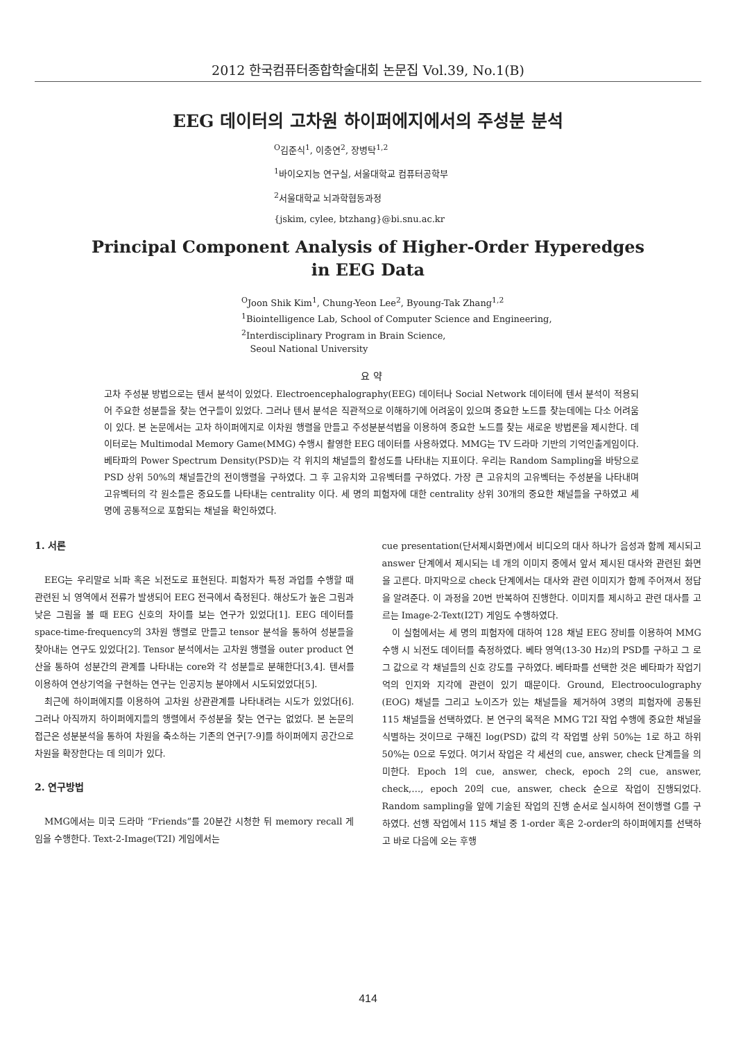2012 한국컴퓨터종합학술대회 논문집 Vol.39, No.1(B)
EEG 데이터의 고차원 하이퍼에지에서의 주성분 분석
<sup>O</sup>김준식<sup>1</sup>, 이충연<sup>2</sup>, 장병탁<sup>1,2</sup>
<sup>1</sup> 바이오지능 연구실, 서울대학교 컴퓨터공학부
<sup>2</sup> 서울대학교 뇌과학협동과정
{jskim, cylee, btzhang}@bi.snu.ac.kr
Principal Component Analysis of Higher-Order Hyperedges
in EEG Data
<sup>O</sup>Joon Shik Kim<sup>1</sup>, Chung-Yeon Lee<sup>2</sup>, Byoung-Tak Zhang<sup>1,2</sup>
<sup>1</sup> Biointelligence Lab, School of Computer Science and Engineering,
<sup>2</sup> Interdisciplinary Program in Brain Science,
Seoul National University
요 약
고차 주성분 방법으로는 텐서 분석이 있었다. Electroencephalography(EEG) 데이터나 Social Network 데이터에 텐서 분석이 적용되어 주요한 성분들을 찾는 연구들이 있었다. 그러나 텐서 분석은 직관적으로 이해하기에 어려움이 있으며 중요한 노드를 찾는데에는 다소 어려움이 있다. 본 논문에서는 고차 하이퍼에지로 이차원 행렬을 만들고 주성분분석법을 이용하여 중요한 노드를 찾는 새로운 방법론을 제시한다. 데이터로는 Multimodal Memory Game(MMG) 수행시 촬영한 EEG 데이터를 사용하였다. MMG는 TV 드라마 기반의 기억인출게임이다. 베타파의 Power Spectrum Density(PSD)는 각 위치의 채널들의 활성도를 나타내는 지표이다. 우리는 Random Sampling을 바탕으로 PSD 상위 50%의 채널들간의 전이행렬을 구하였다. 그 후 고유치와 고유벡터를 구하였다. 가장 큰 고유치의 고유벡터는 주성분을 나타내며 고유벡터의 각 원소들은 중요도를 나타내는 centrality 이다. 세 명의 피험자에 대한 centrality 상위 30개의 중요한 채널들을 구하였고 세 명에 공통적으로 포함되는 채널을 확인하였다.
1. 서론
EEG는 우리말로 뇌파 혹은 뇌전도로 표현된다. 피험자가 특정 과업를 수행할 때 관련된 뇌 영역에서 전류가 발생되어 EEG 전극에서 측정된다. 해상도가 높은 그림과 낮은 그림을 볼 때 EEG 신호의 차이를 보는 연구가 있었다[1]. EEG 데이터를 space-time-frequency의 3차원 행렬로 만들고 tensor 분석을 통하여 성분들을 찾아내는 연구도 있었다[2]. Tensor 분석에서는 고차원 행렬을 outer product 연산을 통하여 성분간의 관계를 나타내는 core와 각 성분들로 분해한다[3,4]. 텐서를 이용하여 연상기억을 구현하는 연구는 인공지능 분야에서 시도되었었다[5].
최근에 하이퍼에지를 이용하여 고차원 상관관계를 나타내려는 시도가 있었다[6]. 그러나 아직까지 하이퍼에지들의 행렬에서 주성분을 찾는 연구는 없었다. 본 논문의 접근은 성분분석을 통하여 차원을 축소하는 기존의 연구[7-9]를 하이퍼에지 공간으로 차원을 확장한다는 데 의미가 있다.
2. 연구방법
MMG에서는 미국 드라마 “Friends”를 20분간 시청한 뒤 memory recall 게임을 수행한다. Text-2-Image(T2I) 게임에서는
cue presentation(단서제시화면)에서 비디오의 대사 하나가 음성과 함께 제시되고 answer 단계에서 제시되는 네 개의 이미지 중에서 앞서 제시된 대사와 관련된 화면을 고른다. 마지막으로 check 단계에서는 대사와 관련 이미지가 함께 주어져서 정답을 알려준다. 이 과정을 20번 반복하여 진행한다. 이미지를 제시하고 관련 대사를 고르는 Image-2-Text(I2T) 게임도 수행하였다.
이 실험에서는 세 명의 피험자에 대하여 128 채널 EEG 장비를 이용하여 MMG 수행 시 뇌전도 데이터를 측정하였다. 베타 영역(13-30 Hz)의 PSD를 구하고 그 로그 값으로 각 채널들의 신호 강도를 구하였다. 베타파를 선택한 것은 베타파가 작업기억의 인지와 지각에 관련이 있기 때문이다. Ground, Electrooculography (EOG) 채널들 그리고 노이즈가 있는 채널들을 제거하여 3명의 피험자에 공통된 115 채널들을 선택하였다. 본 연구의 목적은 MMG T2I 작업 수행에 중요한 채널을 식별하는 것이므로 구해진 log(PSD) 값의 각 작업별 상위 50%는 1로 하고 하위 50%는 0으로 두었다. 여기서 작업은 각 세션의 cue, answer, check 단계들을 의미한다. Epoch 1의 cue, answer, check, epoch 2의 cue, answer, check,…, epoch 20의 cue, answer, check 순으로 작업이 진행되었다. Random sampling을 앞에 기술된 작업의 진행 순서로 실시하여 전이행렬 G를 구하였다. 선행 작업에서 115 채널 중 1-order 혹은 2-order의 하이퍼에지를 선택하고 바로 다음에 오는 후행
414